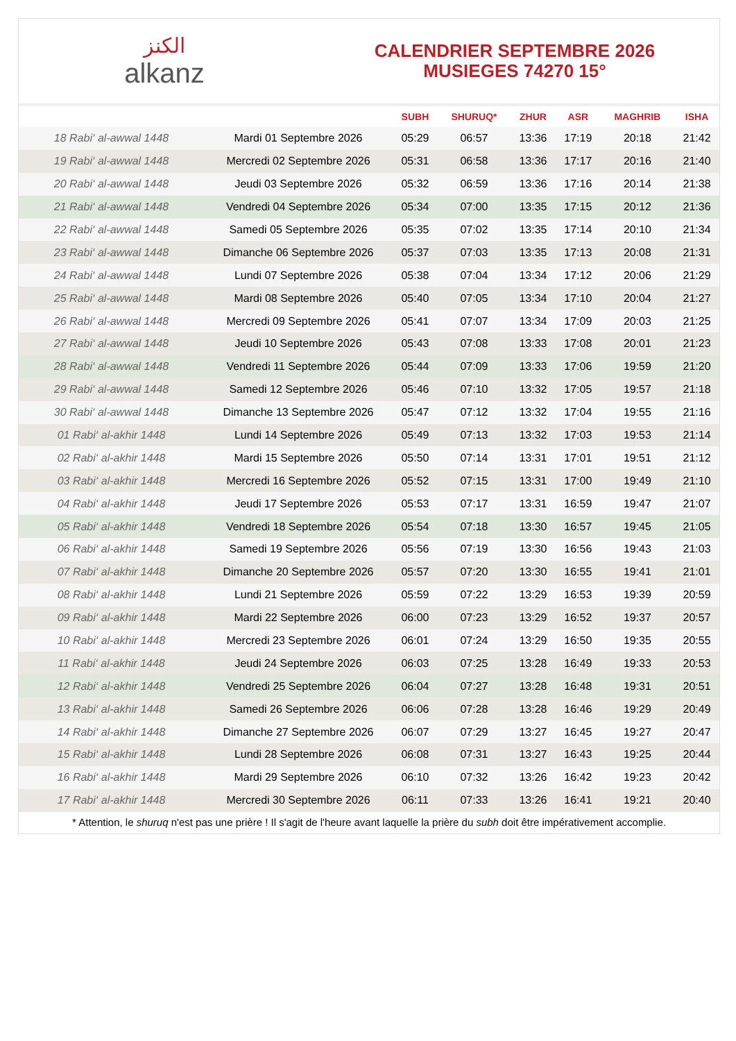ﺍﻟﻜﻨﺰ
alkanz
CALENDRIER SEPTEMBRE 2026
MUSIEGES 74270 15°
| | | SUBH | SHURUQ* | ZHUR | ASR | MAGHRIB | ISHA |
| --- | --- | --- | --- | --- | --- | --- | --- |
| 18 Rabi‘ al-awwal 1448 | Mardi 01 Septembre 2026 | 05:29 | 06:57 | 13:36 | 17:19 | 20:18 | 21:42 |
| 19 Rabi‘ al-awwal 1448 | Mercredi 02 Septembre 2026 | 05:31 | 06:58 | 13:36 | 17:17 | 20:16 | 21:40 |
| 20 Rabi‘ al-awwal 1448 | Jeudi 03 Septembre 2026 | 05:32 | 06:59 | 13:36 | 17:16 | 20:14 | 21:38 |
| 21 Rabi‘ al-awwal 1448 | Vendredi 04 Septembre 2026 | 05:34 | 07:00 | 13:35 | 17:15 | 20:12 | 21:36 |
| 22 Rabi‘ al-awwal 1448 | Samedi 05 Septembre 2026 | 05:35 | 07:02 | 13:35 | 17:14 | 20:10 | 21:34 |
| 23 Rabi‘ al-awwal 1448 | Dimanche 06 Septembre 2026 | 05:37 | 07:03 | 13:35 | 17:13 | 20:08 | 21:31 |
| 24 Rabi‘ al-awwal 1448 | Lundi 07 Septembre 2026 | 05:38 | 07:04 | 13:34 | 17:12 | 20:06 | 21:29 |
| 25 Rabi‘ al-awwal 1448 | Mardi 08 Septembre 2026 | 05:40 | 07:05 | 13:34 | 17:10 | 20:04 | 21:27 |
| 26 Rabi‘ al-awwal 1448 | Mercredi 09 Septembre 2026 | 05:41 | 07:07 | 13:34 | 17:09 | 20:03 | 21:25 |
| 27 Rabi‘ al-awwal 1448 | Jeudi 10 Septembre 2026 | 05:43 | 07:08 | 13:33 | 17:08 | 20:01 | 21:23 |
| 28 Rabi‘ al-awwal 1448 | Vendredi 11 Septembre 2026 | 05:44 | 07:09 | 13:33 | 17:06 | 19:59 | 21:20 |
| 29 Rabi‘ al-awwal 1448 | Samedi 12 Septembre 2026 | 05:46 | 07:10 | 13:32 | 17:05 | 19:57 | 21:18 |
| 30 Rabi‘ al-awwal 1448 | Dimanche 13 Septembre 2026 | 05:47 | 07:12 | 13:32 | 17:04 | 19:55 | 21:16 |
| 01 Rabi‘ al-akhir 1448 | Lundi 14 Septembre 2026 | 05:49 | 07:13 | 13:32 | 17:03 | 19:53 | 21:14 |
| 02 Rabi‘ al-akhir 1448 | Mardi 15 Septembre 2026 | 05:50 | 07:14 | 13:31 | 17:01 | 19:51 | 21:12 |
| 03 Rabi‘ al-akhir 1448 | Mercredi 16 Septembre 2026 | 05:52 | 07:15 | 13:31 | 17:00 | 19:49 | 21:10 |
| 04 Rabi‘ al-akhir 1448 | Jeudi 17 Septembre 2026 | 05:53 | 07:17 | 13:31 | 16:59 | 19:47 | 21:07 |
| 05 Rabi‘ al-akhir 1448 | Vendredi 18 Septembre 2026 | 05:54 | 07:18 | 13:30 | 16:57 | 19:45 | 21:05 |
| 06 Rabi‘ al-akhir 1448 | Samedi 19 Septembre 2026 | 05:56 | 07:19 | 13:30 | 16:56 | 19:43 | 21:03 |
| 07 Rabi‘ al-akhir 1448 | Dimanche 20 Septembre 2026 | 05:57 | 07:20 | 13:30 | 16:55 | 19:41 | 21:01 |
| 08 Rabi‘ al-akhir 1448 | Lundi 21 Septembre 2026 | 05:59 | 07:22 | 13:29 | 16:53 | 19:39 | 20:59 |
| 09 Rabi‘ al-akhir 1448 | Mardi 22 Septembre 2026 | 06:00 | 07:23 | 13:29 | 16:52 | 19:37 | 20:57 |
| 10 Rabi‘ al-akhir 1448 | Mercredi 23 Septembre 2026 | 06:01 | 07:24 | 13:29 | 16:50 | 19:35 | 20:55 |
| 11 Rabi‘ al-akhir 1448 | Jeudi 24 Septembre 2026 | 06:03 | 07:25 | 13:28 | 16:49 | 19:33 | 20:53 |
| 12 Rabi‘ al-akhir 1448 | Vendredi 25 Septembre 2026 | 06:04 | 07:27 | 13:28 | 16:48 | 19:31 | 20:51 |
| 13 Rabi‘ al-akhir 1448 | Samedi 26 Septembre 2026 | 06:06 | 07:28 | 13:28 | 16:46 | 19:29 | 20:49 |
| 14 Rabi‘ al-akhir 1448 | Dimanche 27 Septembre 2026 | 06:07 | 07:29 | 13:27 | 16:45 | 19:27 | 20:47 |
| 15 Rabi‘ al-akhir 1448 | Lundi 28 Septembre 2026 | 06:08 | 07:31 | 13:27 | 16:43 | 19:25 | 20:44 |
| 16 Rabi‘ al-akhir 1448 | Mardi 29 Septembre 2026 | 06:10 | 07:32 | 13:26 | 16:42 | 19:23 | 20:42 |
| 17 Rabi‘ al-akhir 1448 | Mercredi 30 Septembre 2026 | 06:11 | 07:33 | 13:26 | 16:41 | 19:21 | 20:40 |
* Attention, le shuruq n'est pas une prière ! Il s'agit de l'heure avant laquelle la prière du subh doit être impérativement accomplie.